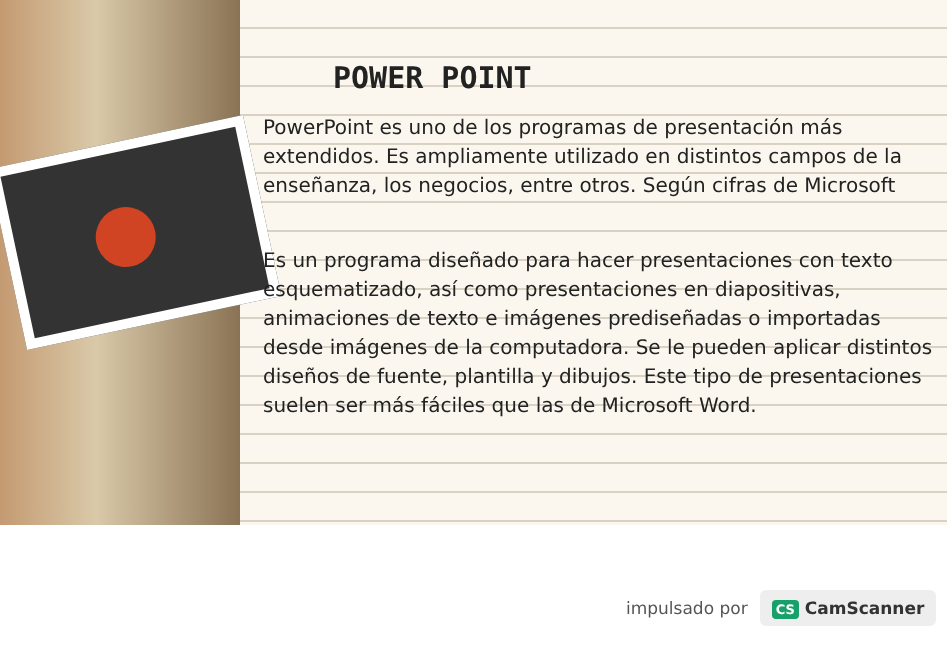POWER POINT
PowerPoint es uno de los programas de presentación más extendidos. Es ampliamente utilizado en distintos campos de la enseñanza, los negocios, entre otros. Según cifras de Microsoft
Es un programa diseñado para hacer presentaciones con texto esquematizado, así como presentaciones en diapositivas, animaciones de texto e imágenes prediseñadas o importadas desde imágenes de la computadora. Se le pueden aplicar distintos diseños de fuente, plantilla y dibujos. Este tipo de presentaciones suelen ser más fáciles que las de Microsoft Word.
impulsado por CS CamScanner